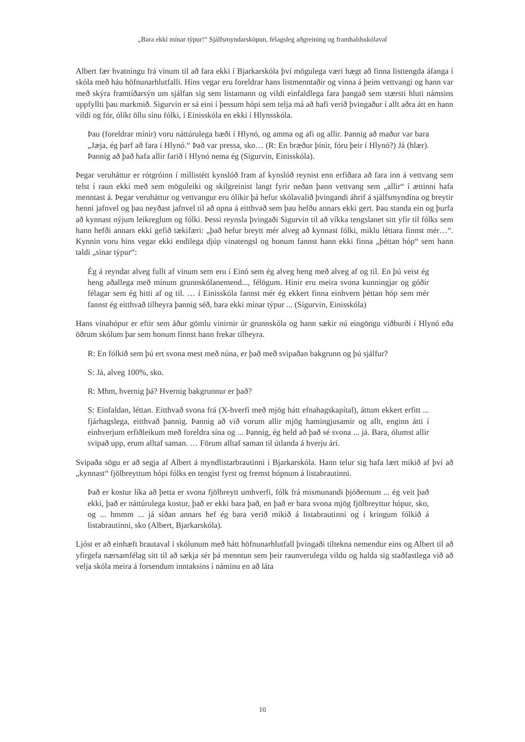„Bara ekki mínar týpur!“ Sjálfsmyndarsköpun, félagsleg aðgreining og framhaldsskólaval
Albert fær hvatningu frá vinum til að fara ekki í Bjarkarskóla því mögulega væri hægt að finna listtengda áfanga í skóla með háu höfnunarhlutfalli. Hins vegar eru foreldrar hans listmenntaðir og vinna á þeim vettvangi og hann var með skýra framtíðarsýn um sjálfan sig sem listamann og vildi einfaldlega fara þangað sem stærsti hluti námsins uppfyllti þau markmið. Sigurvin er sá eini í þessum hópi sem telja má að hafi verið þvingaður í allt aðra átt en hann vildi og fór, ólíkt öllu sínu fólki, í Einisskóla en ekki í Hlynsskóla.
Þau (foreldrar mínir) voru náttúrulega bæði í Hlynó, og amma og afi og allir. Þannig að maður var bara „Jæja, ég þarf að fara í Hlynó.“ Það var pressa, sko… (R: En bræður þínir, fóru þeir í Hlynó?) Já (hlær). Þannig að það hafa allir farið í Hlynó nema ég (Sigurvin, Einisskóla).
Þegar veruháttur er rótgróinn í millistétt kynslóð fram af kynslóð reynist enn erfiðara að fara inn á vettvang sem telst í raun ekki með sem möguleiki og skilgreinist langt fyrir neðan þann vettvang sem „allir“ í ættinni hafa menntast á. Þegar veruháttur og vettvangur eru ólíkir þá hefur skólavalið þvingandi áhrif á sjálfsmyndina og breytir henni jafnvel og þau neyðast jafnvel til að opna á eitthvað sem þau hefðu annars ekki gert. Þau standa ein og þurfa að kynnast nýjum leikreglum og fólki. Þessi reynsla þvingaði Sigurvin til að víkka tengslanet sitt yfir til fólks sem hann hefði annars ekki gefið tækifæri: „það hefur breytt mér alveg að kynnast fólki, miklu léttara finnst mér…“. Kynnin voru hins vegar ekki endilega djúp vinatengsl og honum fannst hann ekki finna „þéttan hóp“ sem hann taldi „sínar týpur“:
Ég á reyndar alveg fullt af vinum sem eru í Einó sem ég alveg heng með alveg af og til. En þú veist ég heng aðallega með mínum grunnskólanemend..., félögum. Hinir eru meira svona kunningjar og góðir félagar sem ég hitti af og til. … í Einisskóla fannst mér ég ekkert finna einhvern þéttan hóp sem mér fannst ég eitthvað tilheyra þannig séð, bara ekki mínar týpur ... (Sigurvin, Einisskóla)
Hans vinahópur er eftir sem áður gömlu vinirnir úr grunnskóla og hann sækir nú eingöngu viðburði í Hlynó eða öðrum skólum þar sem honum finnst hann frekar tilheyra.
R: En fólkið sem þú ert svona mest með núna, er það með svipaðan bakgrunn og þú sjálfur?
S: Já, alveg 100%, sko.
R: Mhm, hvernig þá? Hvernig bakgrunnur er það?
S: Einfaldan, léttan. Eitthvað svona frá (X-hverfi með mjög hátt efnahagskapítal), áttum ekkert erfitt ... fjárhagslega, eitthvað þannig. Þannig að við vorum allir mjög hamingjusamir og allt, enginn átti í einhverjum erfiðleikum með foreldra sína og ... Þannig, ég held að það sé svona ... já. Bara, ólumst allir svipað upp, erum alltaf saman. … Förum alltaf saman til útlanda á hverju ári.
Svipaða sögu er að segja af Albert á myndlistarbrautinni í Bjarkarskóla. Hann telur sig hafa lært mikið af því að „kynnast“ fjölbreyttum hópi fólks en tengist fyrst og fremst hópnum á listabrautinni.
Það er kostur líka að þetta er svona fjölbreytt umhverfi, fólk frá mismunandi þjóðernum ... ég veit það ekki, það er náttúrulega kostur, það er ekki bara það, en það er bara svona mjög fjölbreyttur hópur, sko, og ... hmmm ... já síðan annars hef ég bara verið mikið á listabrautinni og í kringum fólkið á listabrautinni, sko (Albert, Bjarkarskóla).
Ljóst er að einhæft brautaval í skólunum með hátt höfnunarhlutfall þvingaði tiltekna nemendur eins og Albert til að yfirgefa nærsamfélag sitt til að sækja sér þá menntun sem þeir raunverulega vildu og halda sig staðfastlega við að velja skóla meira á forsendum inntaksins í náminu en að láta
10